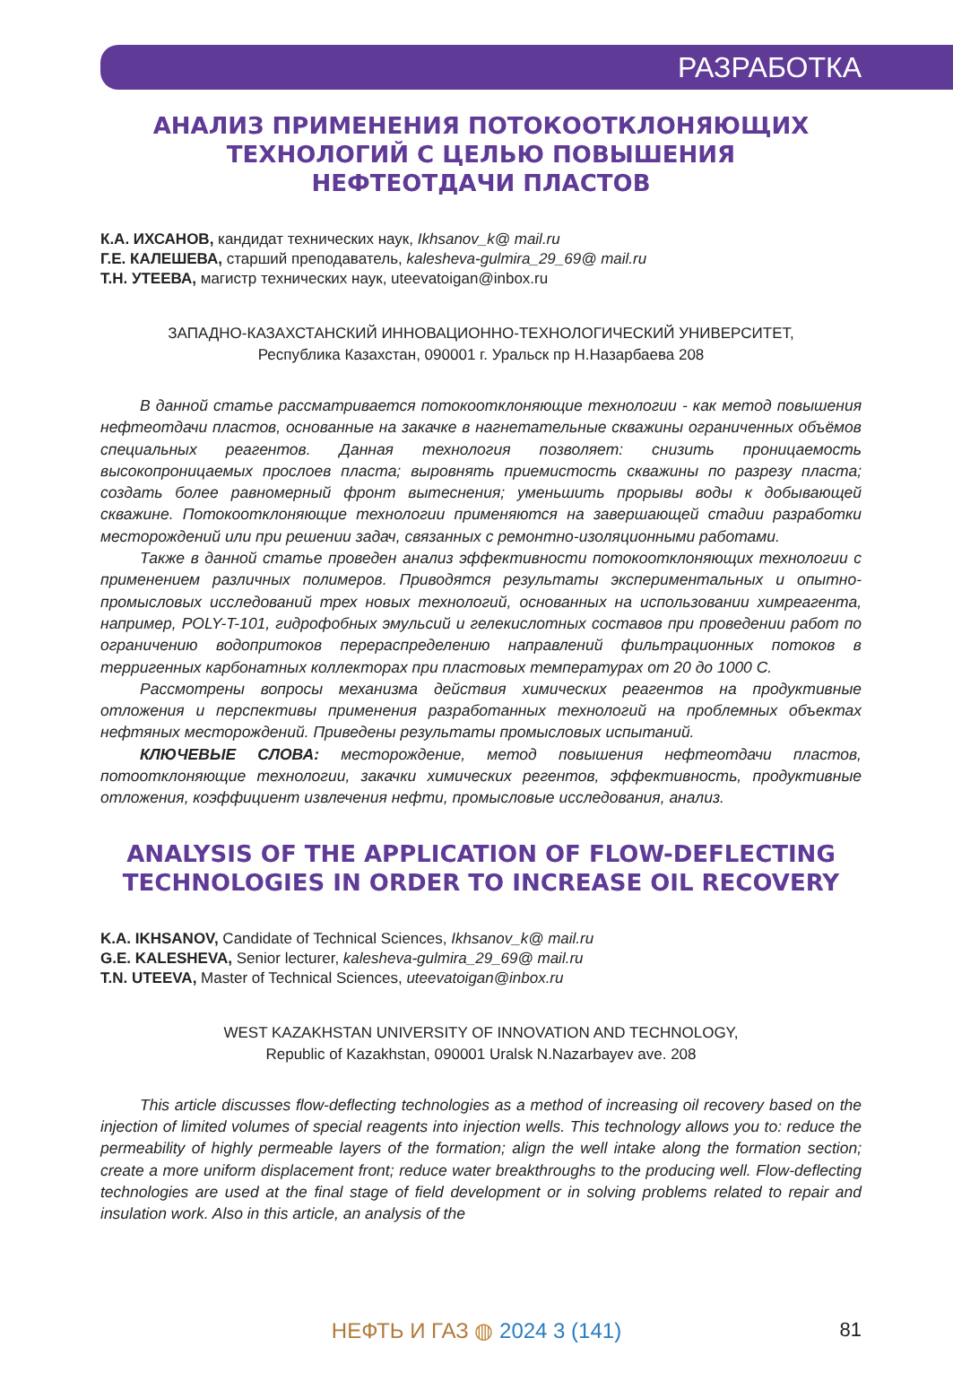РАЗРАБОТКА
АНАЛИЗ ПРИМЕНЕНИЯ ПОТОКООТКЛОНЯЮЩИХ
ТЕХНОЛОГИЙ С ЦЕЛЬЮ ПОВЫШЕНИЯ
НЕФТЕОТДАЧИ ПЛАСТОВ
К.А. ИХСАНОВ, кандидат технических наук, Ikhsanov_k@ mail.ru
Г.Е. КАЛЕШЕВА, старший преподаватель, kalesheva-gulmira_29_69@ mail.ru
Т.Н. УТЕЕВА, магистр технических наук, uteevatoigan@inbox.ru
ЗАПАДНО-КАЗАХСТАНСКИЙ ИННОВАЦИОННО-ТЕХНОЛОГИЧЕСКИЙ УНИВЕРСИТЕТ,
Республика Казахстан, 090001 г. Уральск пр Н.Назарбаева 208
В данной статье рассматривается потокоотклоняющие технологии - как метод повышения нефтеотдачи пластов, основанные на закачке в нагнетательные скважины ограниченных объёмов специальных реагентов. Данная технология позволяет: снизить проницаемость высокопроницаемых прослоев пласта; выровнять приемистость скважины по разрезу пласта; создать более равномерный фронт вытеснения; уменьшить прорывы воды к добывающей скважине. Потокоотклоняющие технологии применяются на завершающей стадии разработки месторождений или при решении задач, связанных с ремонтно-изоляционными работами.
Также в данной статье проведен анализ эффективности потокоотклоняющих технологии с применением различных полимеров. Приводятся результаты экспериментальных и опытно-промысловых исследований трех новых технологий, основанных на использовании химреагента, например, POLY-T-101, гидрофобных эмульсий и гелекислотных составов при проведении работ по ограничению водопритоков перераспределению направлений фильтрационных потоков в терригенных карбонатных коллекторах при пластовых температурах от 20 до 1000 С.
Рассмотрены вопросы механизма действия химических реагентов на продуктивные отложения и перспективы применения разработанных технологий на проблемных объектах нефтяных месторождений. Приведены результаты промысловых испытаний.
КЛЮЧЕВЫЕ СЛОВА: месторождение, метод повышения нефтеотдачи пластов, потоотклоняющие технологии, закачки химических регентов, эффективность, продуктивные отложения, коэффициент извлечения нефти, промысловые исследования, анализ.
ANALYSIS OF THE APPLICATION OF FLOW-DEFLECTING
TECHNOLOGIES IN ORDER TO INCREASE OIL RECOVERY
K.A. IKHSANOV, Candidate of Technical Sciences, Ikhsanov_k@ mail.ru
G.E. KALESHEVA, Senior lecturer, kalesheva-gulmira_29_69@ mail.ru
T.N. UTEEVA, Master of Technical Sciences, uteevatoigan@inbox.ru
WEST KAZAKHSTAN UNIVERSITY OF INNOVATION AND TECHNOLOGY,
Republic of Kazakhstan, 090001 Uralsk N.Nazarbayev ave. 208
This article discusses flow-deflecting technologies as a method of increasing oil recovery based on the injection of limited volumes of special reagents into injection wells. This technology allows you to: reduce the permeability of highly permeable layers of the formation; align the well intake along the formation section; create a more uniform displacement front; reduce water breakthroughs to the producing well. Flow-deflecting technologies are used at the final stage of field development or in solving problems related to repair and insulation work. Also in this article, an analysis of the
НЕФТЬ И ГАЗ ◍ 2024 3 (141) 81